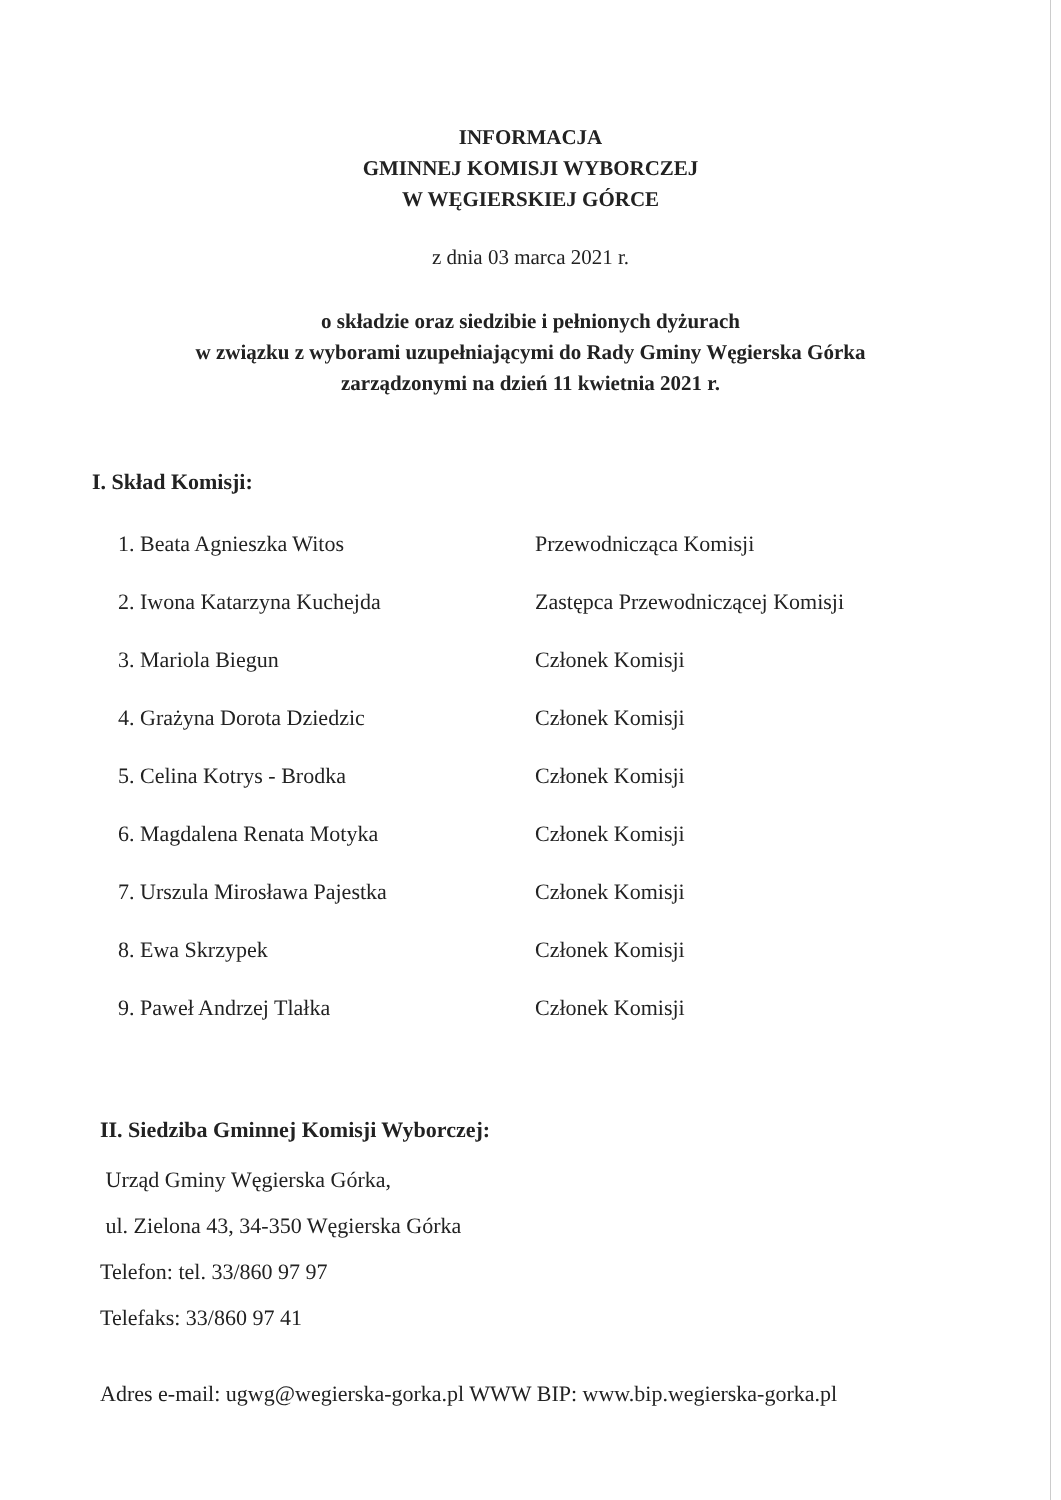INFORMACJA
GMINNEJ KOMISJI WYBORCZEJ
W WĘGIERSKIEJ GÓRCE
z dnia 03 marca 2021 r.
o składzie oraz siedzibie i pełnionych dyżurach
w związku z wyborami uzupełniającymi do Rady Gminy Węgierska Górka
zarządzonymi na dzień 11 kwietnia 2021 r.
I. Skład Komisji:
| 1. Beata Agnieszka Witos | Przewodnicząca Komisji |
| 2. Iwona Katarzyna Kuchejda | Zastępca Przewodniczącej Komisji |
| 3. Mariola Biegun | Członek Komisji |
| 4. Grażyna Dorota Dziedzic | Członek Komisji |
| 5. Celina Kotrys - Brodka | Członek Komisji |
| 6. Magdalena Renata Motyka | Członek Komisji |
| 7. Urszula Mirosława Pajestka | Członek Komisji |
| 8. Ewa Skrzypek | Członek Komisji |
| 9. Paweł Andrzej Tlałka | Członek Komisji |
II. Siedziba Gminnej Komisji Wyborczej:
Urząd Gminy Węgierska Górka,
ul. Zielona 43, 34-350 Węgierska Górka
Telefon: tel. 33/860 97 97
Telefaks: 33/860 97 41
Adres e-mail: ugwg@wegierska-gorka.pl WWW BIP: www.bip.wegierska-gorka.pl